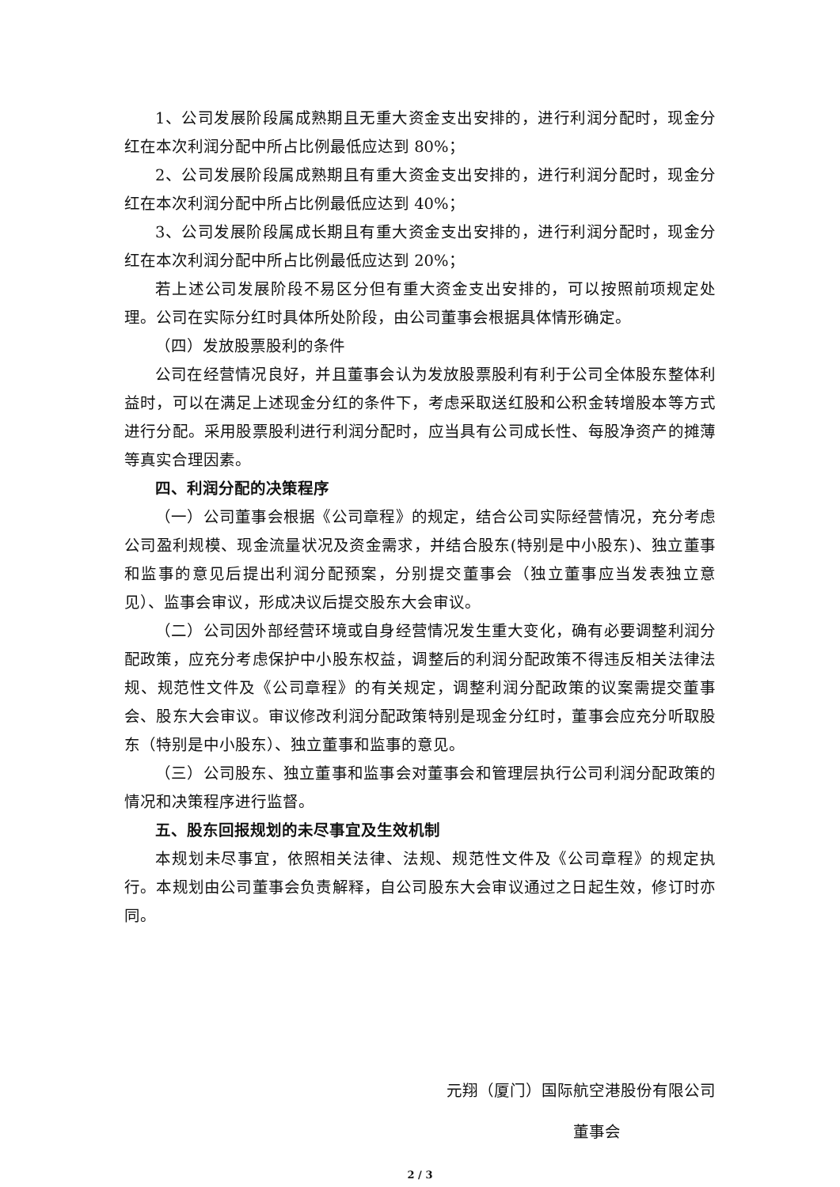1、公司发展阶段属成熟期且无重大资金支出安排的，进行利润分配时，现金分红在本次利润分配中所占比例最低应达到 80%；
2、公司发展阶段属成熟期且有重大资金支出安排的，进行利润分配时，现金分红在本次利润分配中所占比例最低应达到 40%；
3、公司发展阶段属成长期且有重大资金支出安排的，进行利润分配时，现金分红在本次利润分配中所占比例最低应达到 20%；
若上述公司发展阶段不易区分但有重大资金支出安排的，可以按照前项规定处理。公司在实际分红时具体所处阶段，由公司董事会根据具体情形确定。
（四）发放股票股利的条件
公司在经营情况良好，并且董事会认为发放股票股利有利于公司全体股东整体利益时，可以在满足上述现金分红的条件下，考虑采取送红股和公积金转增股本等方式进行分配。采用股票股利进行利润分配时，应当具有公司成长性、每股净资产的摊薄等真实合理因素。
四、利润分配的决策程序
（一）公司董事会根据《公司章程》的规定，结合公司实际经营情况，充分考虑公司盈利规模、现金流量状况及资金需求，并结合股东(特别是中小股东)、独立董事和监事的意见后提出利润分配预案，分别提交董事会（独立董事应当发表独立意见）、监事会审议，形成决议后提交股东大会审议。
（二）公司因外部经营环境或自身经营情况发生重大变化，确有必要调整利润分配政策，应充分考虑保护中小股东权益，调整后的利润分配政策不得违反相关法律法规、规范性文件及《公司章程》的有关规定，调整利润分配政策的议案需提交董事会、股东大会审议。审议修改利润分配政策特别是现金分红时，董事会应充分听取股东（特别是中小股东）、独立董事和监事的意见。
（三）公司股东、独立董事和监事会对董事会和管理层执行公司利润分配政策的情况和决策程序进行监督。
五、股东回报规划的未尽事宜及生效机制
本规划未尽事宜，依照相关法律、法规、规范性文件及《公司章程》的规定执行。本规划由公司董事会负责解释，自公司股东大会审议通过之日起生效，修订时亦同。
元翔（厦门）国际航空港股份有限公司
董事会
2 / 3